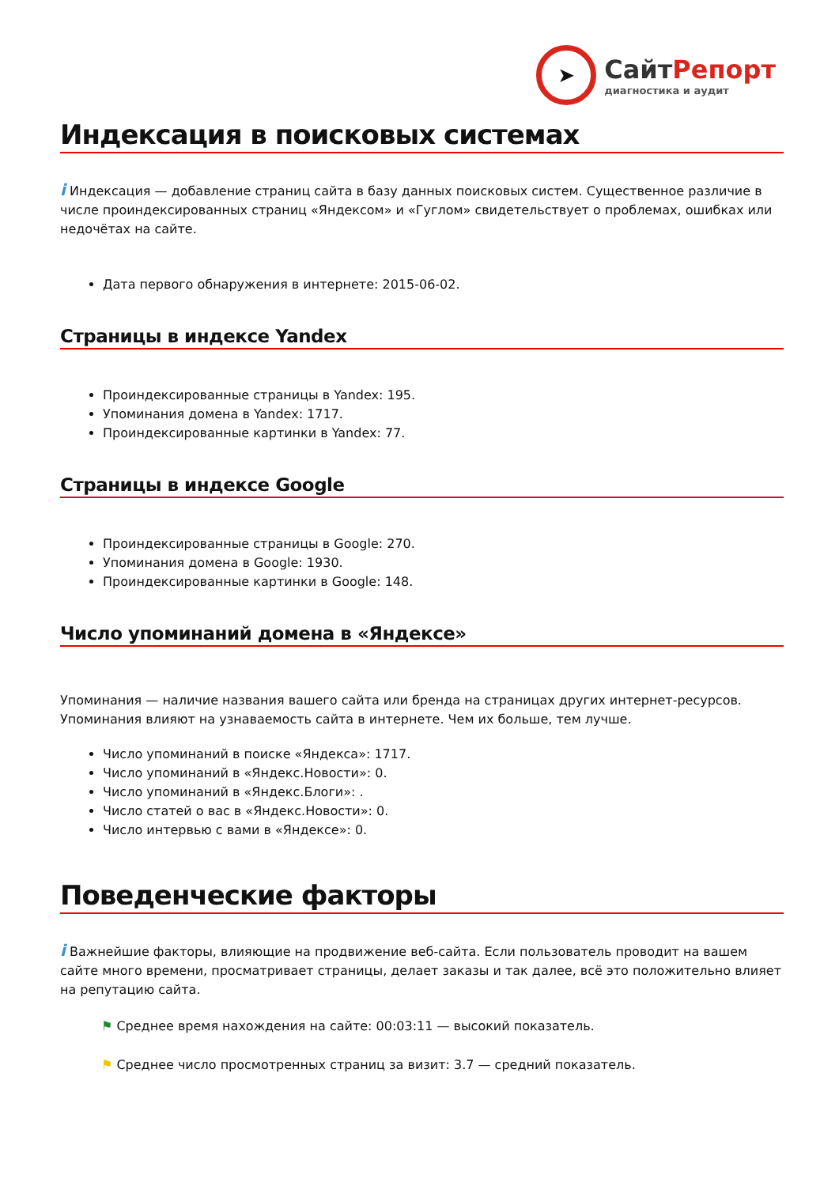➤
СайтРепорт
диагностика и аудит
Индексация в поисковых системах
i Индексация — добавление страниц сайта в базу данных поисковых систем. Существенное различие в числе проиндексированных страниц «Яндексом» и «Гуглом» свидетельствует о проблемах, ошибках или недочётах на сайте.
Дата первого обнаружения в интернете: 2015-06-02.
Страницы в индексе Yandex
Проиндексированные страницы в Yandex: 195.
Упоминания домена в Yandex: 1717.
Проиндексированные картинки в Yandex: 77.
Страницы в индексе Google
Проиндексированные страницы в Google: 270.
Упоминания домена в Google: 1930.
Проиндексированные картинки в Google: 148.
Число упоминаний домена в «Яндексе»
Упоминания — наличие названия вашего сайта или бренда на страницах других интернет-ресурсов. Упоминания влияют на узнаваемость сайта в интернете. Чем их больше, тем лучше.
Число упоминаний в поиске «Яндекса»: 1717.
Число упоминаний в «Яндекс.Новости»: 0.
Число упоминаний в «Яндекс.Блоги»: .
Число статей о вас в «Яндекс.Новости»: 0.
Число интервью с вами в «Яндексе»: 0.
Поведенческие факторы
i Важнейшие факторы, влияющие на продвижение веб-сайта. Если пользователь проводит на вашем сайте много времени, просматривает страницы, делает заказы и так далее, всё это положительно влияет на репутацию сайта.
⚑ Среднее время нахождения на сайте: 00:03:11 — высокий показатель.
⚑ Среднее число просмотренных страниц за визит: 3.7 — средний показатель.